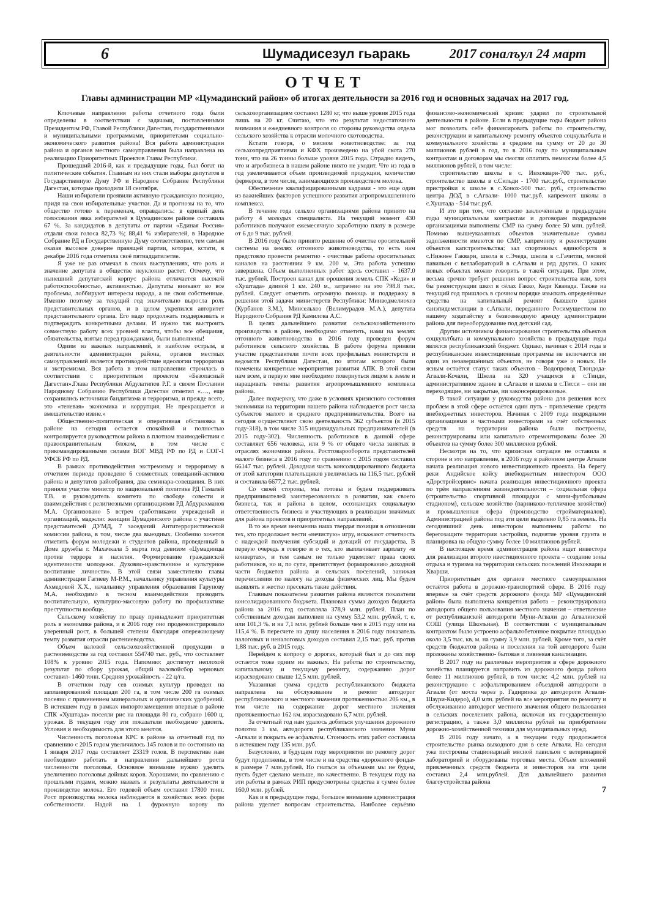6 Шумадисезул гьаракь 2017 соналъул 24 март
ОТЧЕТ
Главы администрации МР «Цумадинский район» об итогах деятельности за 2016 год и основных задачах на 2017 год.
Ключевые направления работы отчетного года были определены в соответствии с задачами, поставленными Президентом РФ, Главой Республики Дагестан, государственными и муниципальными программами, приоритетами социально-экономического развития района! Вся работа администрации района и органов местного самоуправления была направлена на реализацию Приоритетных Проектов Главы Республики.
Прошедший 2016-й, как и предыдущие годы, был богат на политические события. Главным из них стали выборы депутатов в Государственную Думу РФ и Народное Собрание Республики Дагестан, которые проходили 18 сентября.
Наши избиратели проявили активную гражданскую позицию, придя на свои избирательные участки. Да и прогнозы на то, что общество готово к переменам, оправдались: в единый день голосования явка избирателей в Цумадинском районе составила 67 %. За кандидатов в депутаты от партии «Единая Россия» отдали свои голоса 82,73 %; 88,41 % избирателей, в Народное Собрание РД и Государственную Думу соответственно, тем самым оказав высокое доверие правящей партии, которая, кстати, в декабре 2016 года отметила своё пятнадцатилетие.
Я уже не раз отмечал в своих выступлениях, что роль и значение депутата в обществе неуклонно растет. Отмечу, что нынешний депутатский корпус района отличается высокой работоспособностью, активностью. Депутаты вникают во все проблемы, лоббируют интересы народа, а не свои собственные. Именно поэтому за текущий год значительно выросла роль представительных органов, и в целом укрепился авторитет представительного органа. Его надо продолжать поддерживать и подтверждать конкретными делами. И нужно так выстроить совместную работу всех уровней власти, чтобы все обещания, обязательства, взятые перед гражданами, были выполнены!
Одним из важных направлений, и наиболее острым, в деятельности администрации района, органов местных самоуправлений является противодействие идеологии терроризма и экстремизма. Вся работа в этом направлении строилась в соответствии с приоритетным проектом «Безопасный Дагестан».Глава Республики Абдулатипов Р.Г. в своем Послании Народному Собранию Республики Дагестан отметил «…., еще сохранились источники бандитизма и терроризма, и прежде всего, это «теневая» экономика и коррупция. Не прекращается и вмешательство извне.»
Общественно-политическая и оперативная обстановка в районе на сегодня остается спокойной и полностью контролируется руководством района в плотном взаимодействии с правоохранительным блоком, в том числе с прикомандированными силами ВОГ МВД РФ по РД и СОГ-1 УФСБ РФ по РД.
В рамках противодействия экстремизму и терроризму в отчетном периоде проведено 6 совместных совещаний-активов района и депутатов райсобрания, два семинара-совещания. В них приняли участие министр по национальной политике РД Гамалей Т.В. и руководитель комитета по свободе совести и взаимодействия с религиозными организациями РД Абдурахманов М.А. Организовано 5 встреч сработниками учреждений и организаций, маджлис женщин Цумадинского района с участием представителей ДУМД, 7 заседаний Антитеррористической комиссии района, в том, числе два выездных. Особенно хочется отметить форум молодежи и студентов района, проведенный в Доме дружбы г. Махачкала 5 марта под девизом «Цумадинцы против террора и насилия. Формирование гражданской идентичности молодежи. Духовно-нравственное и культурное воспитание личности». В этой связи заместителю главы администрации Гагиеву М-Р.М., начальнику управления культуры Ахмедовой Х.Х., начальнику управления образования Гарунову М.А. необходимо в тесном взаимодействии проводить воспитательную, культурно-массовую работу по профилактике преступности вообще.
Сельскому хозяйству по праву принадлежит приоритетная роль в экономике района, и в 2016 году оно продемонстрировало уверенный рост, в большей степени благодаря опережающему темпу развития отрасли растениеводства.
Объем валовой сельскохозяйственной продукции в растениеводстве за год составил 554740 тыс. руб., что составляет 108% к уровню 2015 года. Напомню: достигнут неплохой результат по сбору урожая, общий валовойсбор зерновых составил- 1460 тонн. Средняя урожайность - 22 ц/га.
В отчетном году сев озимых культур проведен на запланированной площади 200 га, в том числе 200 га озимых посеяно с применением минеральных и органических удобрений. В истекшем году в рамках импортозамещения впервые в районе СПК «Хуштада» посеяли рис на площади 80 га, собрано 1600 ц. урожая. В текущем году эти показатели необходимо удвоить. Условия и необходимость для этого меются.
Численность поголовья КРС в районе за отчетный год по сравнению с 2015 годом увеличилось 145 голов и по состоянию на 1 января 2017 года составляет 23319 голов. В перспективе нам необходимо работать в направлении дальнейшего роста численности поголовья. Основное внимание нужно уделить увеличению поголовья дойных коров. Хорошими, по сравнению с прошлыми годами, можно назвать и результаты деятельности в производстве молока. Его годовой объем составил 17800 тонн. Рост производства молока наблюдается в хозяйствах всех форм собственности. Надой на 1 фуражную корову по сельхозорганизациям составил 1280 кг, что выше уровня 2015 года лишь на 20 кг. Считаю, что это результат недостаточного внимания и ежедневного контроля со стороны руководства отдела сельского хозяйства к отрасли молочного скотоводства.
Кстати говоря, о мясном животноводстве: за год сельхозпредприятиями и КФХ произведено на убой скота 270 тонн, что на 26 тонны больше уровня 2015 года. Отрадно видеть, что и агробизнеса в нашем районе никто не уходит. Что из года в год увеличивается объем производимой продукции, количество фермеров, в том числе, занимающихся производством молока.
Обеспечение квалифицированными кадрами - это еще один из важнейших факторов успешного развития агропромышленного комплекса.
В течение года сельхоз организациями района принято на работу 4 молодых специалиста. На текущий момент 430 работников получают ежемесячную заработную плату в размере от 6 до 9 тыс. рублей.
В 2016 году было принято решение об очистке оросительной системы на землях отгонного животноводства, то есть нам предстояло провести ремонтно - очистные работы оросительных каналов на расстоянии 9 км. 200 м. Эта работа успешно завершена. Объем выполненных работ здесь составил - 1637.0 тыс. рублей. Построен канал для орошения земель СПК «Кеди» и «Хуштада» длиной 1 км. 240 м., затрачено на это 798.8 тыс. рублей. Следует отметить огромную помощь и поддержку в решении этой задачи министерств Республики: Минводмелиохоз (Курбанов З.М.), Минсельхоз (Велимурадов М.А.), депутата Народного Собрания РД Камилова А.С.
В целях дальнейшего развития сельскохозяйственного производства в районе, необходимо отметить, нами на землях отгонного животноводства в 2016 году проведен форум работников сельского хозяйства. В работе форума приняли участие представители почти всех профильных министерств и ведомств Республики Дагестан, по итогам которого были намечены конкретные мероприятия развития АПК. В этой связи нам всем, в первую мне необходимо повернуться лицом к земле и наращивать темпы развития агропромышленного комплекса района.
Далее подчеркну, что даже в условиях кризисного состояния экономики на территории нашего района наблюдается рост числа субъектов малого и среднего предпринимательства. Всего на сегодня осуществляют свою деятельность 362 субъектов (в 2015 году-318), в том числе 315 индивидуальных предпринимателей (в 2015 году-302). Численность работников в данной сфере составляет 656 человека, или 9 % от общего числа занятых в отраслях экономики района. Ростто­варооборота представителей малого бизнеса в 2016 году по сравнению с 2015 годом составил 66147 тыс. рублей. Доходная часть консолидированного бюджета от этой категории плательщиков увеличилась на 116,5 тыс. рублей и составила 6677,2 тыс. рублей.
Со своей стороны, мы готовы и будем поддерживать предпринимателей заинтересованных в развитии, как своего бизнеса, так и района в целом, осознающих социальную ответственность бизнеса и участвующих в реализации значимых для района проектов и приоритетных направлений.
В то же время неизменна наша твердая позиция в отношении тех, кто продолжает вести «нечистую» игру, искажают отчетность с надеждой получения субсидий и дотаций от государства. В первую очередь я говорю и о тех, кто выплачивает зарплату «в конвертах», и тем самым не только ущемляет права своих работников, но и, по сути, препятствует формированию доходной части бюджетов района и сельских поселений, занижая перечисления по налогу на доходы физических лиц. Мы будем выявлять и жестко пресекать такие действия.
Главным показателем развития района являются показатели консолидированного бюджета. Плановая сумма доходов бюджета района за 2016 год составляла 378,9 млн. рублей. План по собственным доходам выполнен на сумму 53,2 млн. рублей, т. е. или 101,3 %. и на 7,1 млн. рублей больше чем в 2015 году или на 115,4 %. В пересчете на душу населения в 2016 году показатель налоговых и неналоговых доходов составил 2,15 тыс. руб. против 1,88 тыс. руб. в 2015 году.
Перейдем к вопросу о дорогах, который был и до сих пор остается тоже одним из важных. На работы по строительству, капитальному и текущему ремонту, содержанию дорог израсходовано свыше 12,5 млн. рублей.
Указанная сумма средств республиканского бюджета направлена на обслуживание и ремонт автодорог республиканского и местного значения протяженностью 206 км., в том числе на содержание дорог местного значения протяженностью 162 км. израсходовано 6,7 млн. рублей.
За отчетный год нам удалось добиться улучшения дорожного полотна 3 км. автодороги республиканского значения Муни -Агвали и покрыть ее асфальтом. Стоимость этих работ составила в истекшем году 135 млн. руб.
Безусловно, в будущем году мероприятия по ремонту дорог будут продолжены, в том числе и на средства «дорожного фонда» в размере 7 млн.рублей. Но гнаться за объемами мы не будем, пусть будет сделано меньше, но качественно. В текущем году на эти работы в рамках РИП предусмотрены средства в сумме более 160,0 млн. рублей.
Как и в предыдущие годы, большое внимание администрация района уделяет вопросам строительства. Наиболее серьёзно финансово-экономический кризис ударил по строительной деятельности в районе. Если в предыдущие годы бюджет района мог позволить себе финансировать работы по строительству, реконструкции и капитальному ремонту объектов соцкультбыта и коммунального хозяйства в среднем на сумму от 20 до 30 миллионов рублей в год, то в 2016 году по муниципальным контрактам и договорам мы смогли оплатить немногим более 4,5 миллионов рублей, в том числе:
строительство школы в с. Инхоквари-700 тыс. руб., строительство школы в с.Сильди - 1700 тыс.руб., строительство пристройки к школе в с.Хонох-500 тыс. руб., строительство центра ДОД в с.Агвали- 1000 тыс.руб. капремонт школы в с.Хуштада - 514 тыс.руб.
И это при том, что согласно заключённым в предыдущие годы муниципальным контрактам и договорам подрядными организациями выполнены СМР на сумму более 50 млн. рублей. Помимо вышеуказанных объектов значительные суммы задолженности имеются по СМР, капремонту и реконструкции объектов капстроительства: зал спортивных единоборств в с.Нижнее Гаквари, школа в с.Эчеда, школа в с.Гачитли, мясной павильон с ветлабораторий в с.Агвали и ряд других. О каких новых объектах можно говорить в такой ситуации. При этом, весьма срочно требует решения вопрос строительства или, хотя бы реконструкции школ в сёлах Гакко, Кеди Кванада. Также на текущий год пришлось в срочном порядке изыскать определённые средства на капитальный ремонт бывшего здания санэпидемстанции в с.Агвали, переданного Росимуществом по нашему ходатайству в безвозмездную аренду администрации района для переоборудование под детский сад.
Другим источником финансирования строительства объектов соцкультбыта и коммунального хозяйства в предыдущие годы являлся республиканский бюджет. Однако, начиная с 2014 года в республиканские инвестиционные программы не включается ни один из незавершённых объектов, не говоря уже о новых. Не ясным остаётся статус таких объектов - Водопровод Тлондода-Агвали-Кочали, Школа на 320 учащихся в с.Тинди, административное здание в с.Агвали и школа в с.Тисси – они ни переходящие, ни закрытые, ни законсервированные.
В такой ситуации у руководства района для решения всех проблем в этой сфере остаётся один путь - привлечение средств внебюджетных инвесторов. Начиная с 2009 года подрядными организациями и частными инвесторами за счёт собственных средств на территории района были построены, реконструированы или капитально отремонтированы более 20 объектов на сумму более 300 миллионов рублей.
Несмотря на то, что кризисная ситуация не оставила в стороне и это направление, в 2016 году в районном центре Агвали начата реализация нового инвестиционного проекта. На берегу реки Андийское койсу внебюджетным инвестором ООО «Дорстройсервис» начата реализация инвестиционного проекта по трём направлениям жизнедеятельности – социальная сфера (строительство спортивной площадки с мини-футбольным стадионом), сельское хозяйство (парниково-тепличное хозяйство) и промышленная сфера (производство стройматериалов). Администрацией района под эти цели выделено 0,85 га земель. На сегодняшний день инвестором выполнены работы по берегозащите территории застройки, поднятие уровня грунта и планировка на общую сумму более 10 миллионов рублей.
В настоящее время администрация района ищет инвестора для реализации второго нвестиционного проекта – создание зоны отдыха и туризма на территории сельских поселений Инхоквари и Хварши.
Приоритетным для органов местного самоуправления остаётся работа в дорожно-транспортной сфере. В 2016 году впервые за счёт средств дорожного фонда МР «Цумадинский район» была выполнена конкретная работа – реконструирована автодорога общего пользования местного значения – ответвление от республиканской автодороги Муни-Агвали до Агвалинской СОШ (улица Школьная). В соответствии с муниципальным контрактом было устроено асфальтобетонное покрытие площадью около 3,5 тыс. кв. м. на сумму 3,9 млн. рублей. Кроме того, за счёт средств бюджетов района и поселения на той автодороге были проложены хозяйственно- бытовая и ливневая канализации.
В 2017 году на различные мероприятия в сфере дорожного хозяйства планируется направить из дорожного фонда района более 11 миллионов рублей, в том числе: 4,2 млн. рублей на реконструкцию с асфальтированием объездной автодороги в Агвали (от моста через р. Гадиринка до автодороги Агвали-Шаури-Кидеро), 4,0 млн. рублей на все мероприятия по ремонту и обслуживанию автодорог местного значения общего пользования в сельских поселениях района, включая их государственную регистрацию, а также 3,0 миллиона рублей на приобретение дорожно-хозяйственной техники для муниципальных нужд.
В 2016 году начато, а в текущем году продолжается строительство рынка выходного дня в селе Агвали. На сегодня уже построены стационарный мясной павильон с ветеринарной лабораторией и оборудованы торговые места. Объем вложений привлеченных средств бюджета и инвесторов на эти цели составил 2,4 млн.рублей. Для дальнейшего развития благоустройства района
7